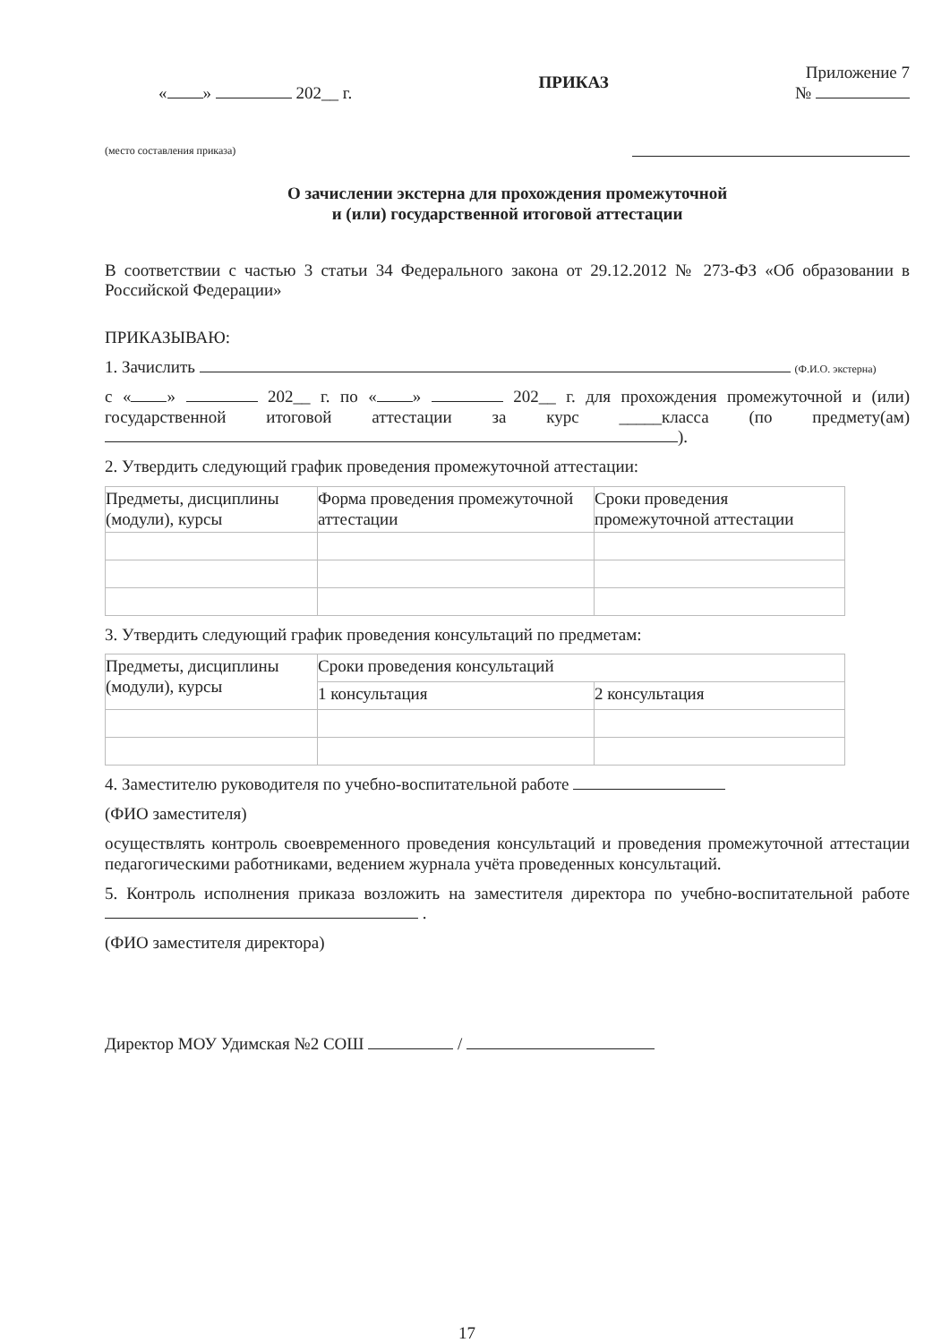Приложение 7
« » 202__ г. ПРИКАЗ №
(место составления приказа)
О зачислении экстерна для прохождения промежуточной
и (или) государственной итоговой аттестации
В соответствии с частью 3 статьи 34 Федерального закона от 29.12.2012 № 273-ФЗ «Об образовании в Российской Федерации»
ПРИКАЗЫВАЮ:
1. Зачислить (Ф.И.О. экстерна)
с « » 202__ г. по « » 202__ г. для прохождения промежуточной и (или) государственной итоговой аттестации за курс _____класса (по предмету(ам) ).
2. Утвердить следующий график проведения промежуточной аттестации:
| Предметы, дисциплины (модули), курсы | Форма проведения промежуточной аттестации | Сроки проведения промежуточной аттестации |
3. Утвердить следующий график проведения консультаций по предметам:
| Предметы, дисциплины (модули), курсы | Сроки проведения консультаций | |
| | 1 консультация | 2 консультация |
4. Заместителю руководителя по учебно-воспитательной работе
(ФИО заместителя)
осуществлять контроль своевременного проведения консультаций и проведения промежуточной аттестации педагогическими работниками, ведением журнала учёта проведенных консультаций.
5. Контроль исполнения приказа возложить на заместителя директора по учебно-воспитательной работе .
(ФИО заместителя директора)
Директор МОУ Удимская №2 СОШ /
17